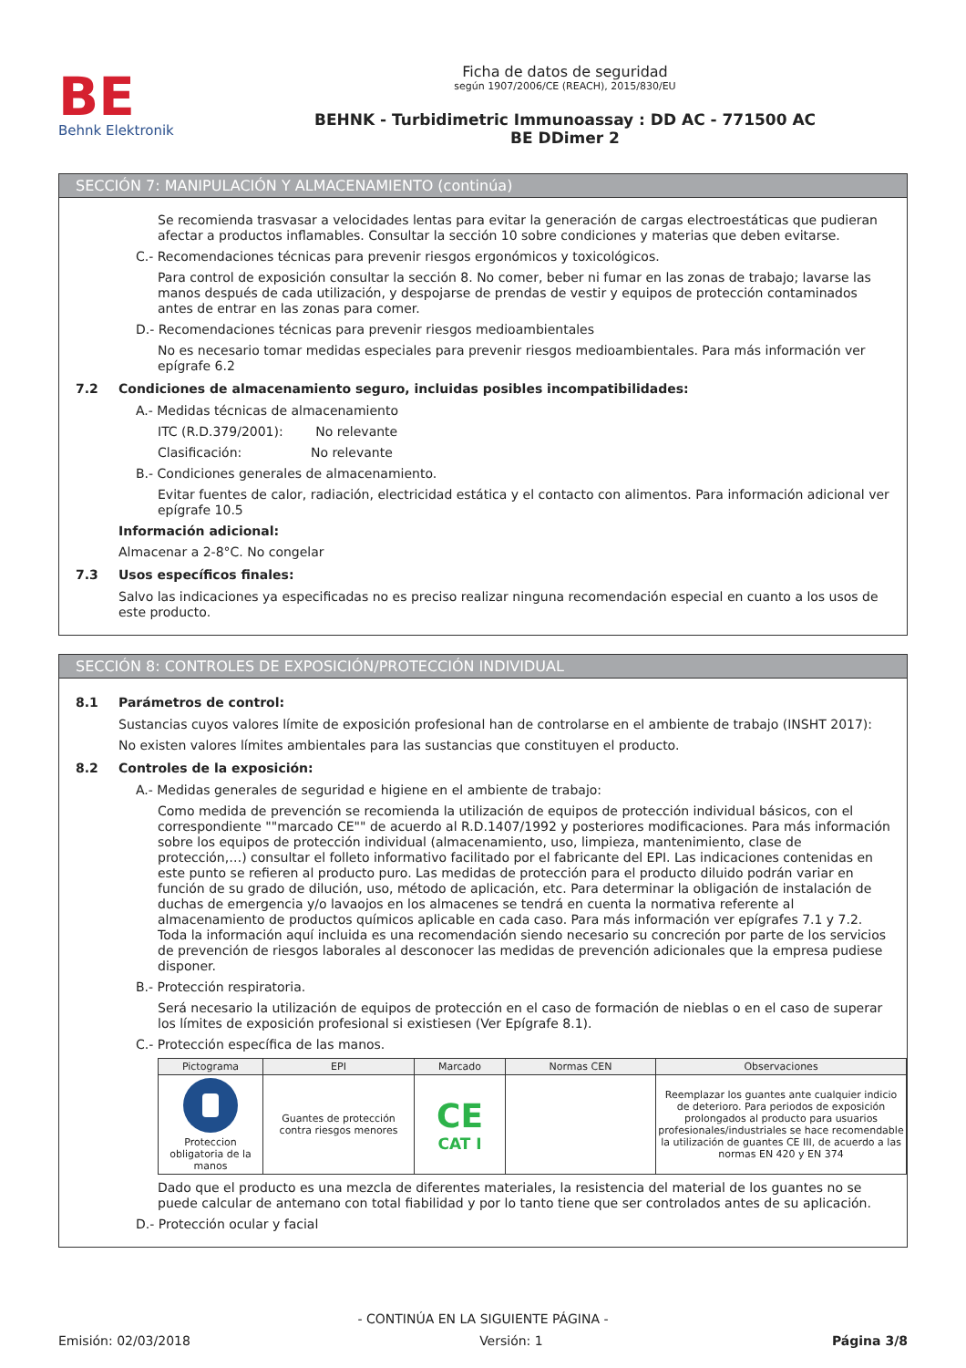BE
Behnk Elektronik
Ficha de datos de seguridad
según 1907/2006/CE (REACH), 2015/830/EU
BEHNK - Turbidimetric Immunoassay : DD AC - 771500 AC
BE DDimer 2
SECCIÓN 7: MANIPULACIÓN Y ALMACENAMIENTO (continúa)
Se recomienda trasvasar a velocidades lentas para evitar la generación de cargas electroestáticas que pudieran afectar a productos inflamables. Consultar la sección 10 sobre condiciones y materias que deben evitarse.
C.- Recomendaciones técnicas para prevenir riesgos ergonómicos y toxicológicos.
Para control de exposición consultar la sección 8. No comer, beber ni fumar en las zonas de trabajo; lavarse las manos después de cada utilización, y despojarse de prendas de vestir y equipos de protección contaminados antes de entrar en las zonas para comer.
D.- Recomendaciones técnicas para prevenir riesgos medioambientales
No es necesario tomar medidas especiales para prevenir riesgos medioambientales. Para más información ver epígrafe 6.2
7.2 Condiciones de almacenamiento seguro, incluidas posibles incompatibilidades:
A.- Medidas técnicas de almacenamiento
ITC (R.D.379/2001): No relevante
Clasificación: No relevante
B.- Condiciones generales de almacenamiento.
Evitar fuentes de calor, radiación, electricidad estática y el contacto con alimentos. Para información adicional ver epígrafe 10.5
Información adicional:
Almacenar a 2-8°C. No congelar
7.3 Usos específicos finales:
Salvo las indicaciones ya especificadas no es preciso realizar ninguna recomendación especial en cuanto a los usos de este producto.
SECCIÓN 8: CONTROLES DE EXPOSICIÓN/PROTECCIÓN INDIVIDUAL
8.1 Parámetros de control:
Sustancias cuyos valores límite de exposición profesional han de controlarse en el ambiente de trabajo (INSHT 2017):
No existen valores límites ambientales para las sustancias que constituyen el producto.
8.2 Controles de la exposición:
A.- Medidas generales de seguridad e higiene en el ambiente de trabajo:
Como medida de prevención se recomienda la utilización de equipos de protección individual básicos, con el correspondiente ""marcado CE"" de acuerdo al R.D.1407/1992 y posteriores modificaciones. Para más información sobre los equipos de protección individual (almacenamiento, uso, limpieza, mantenimiento, clase de protección,…) consultar el folleto informativo facilitado por el fabricante del EPI. Las indicaciones contenidas en este punto se refieren al producto puro. Las medidas de protección para el producto diluido podrán variar en función de su grado de dilución, uso, método de aplicación, etc. Para determinar la obligación de instalación de duchas de emergencia y/o lavaojos en los almacenes se tendrá en cuenta la normativa referente al almacenamiento de productos químicos aplicable en cada caso. Para más información ver epígrafes 7.1 y 7.2.
Toda la información aquí incluida es una recomendación siendo necesario su concreción por parte de los servicios de prevención de riesgos laborales al desconocer las medidas de prevención adicionales que la empresa pudiese disponer.
B.- Protección respiratoria.
Será necesario la utilización de equipos de protección en el caso de formación de nieblas o en el caso de superar los límites de exposición profesional si existiesen (Ver Epígrafe 8.1).
C.- Protección específica de las manos.
| Pictograma | EPI | Marcado | Normas CEN | Observaciones |
| --- | --- | --- | --- | --- |
| Proteccion obligatoria de la manos | Guantes de protección contra riesgos menores | CE CAT I | | Reemplazar los guantes ante cualquier indicio de deterioro. Para periodos de exposición prolongados al producto para usuarios profesionales/industriales se hace recomendable la utilización de guantes CE III, de acuerdo a las normas EN 420 y EN 374 |
Dado que el producto es una mezcla de diferentes materiales, la resistencia del material de los guantes no se puede calcular de antemano con total fiabilidad y por lo tanto tiene que ser controlados antes de su aplicación.
D.- Protección ocular y facial
- CONTINÚA EN LA SIGUIENTE PÁGINA -
Emisión: 02/03/2018 Versión: 1 Página 3/8